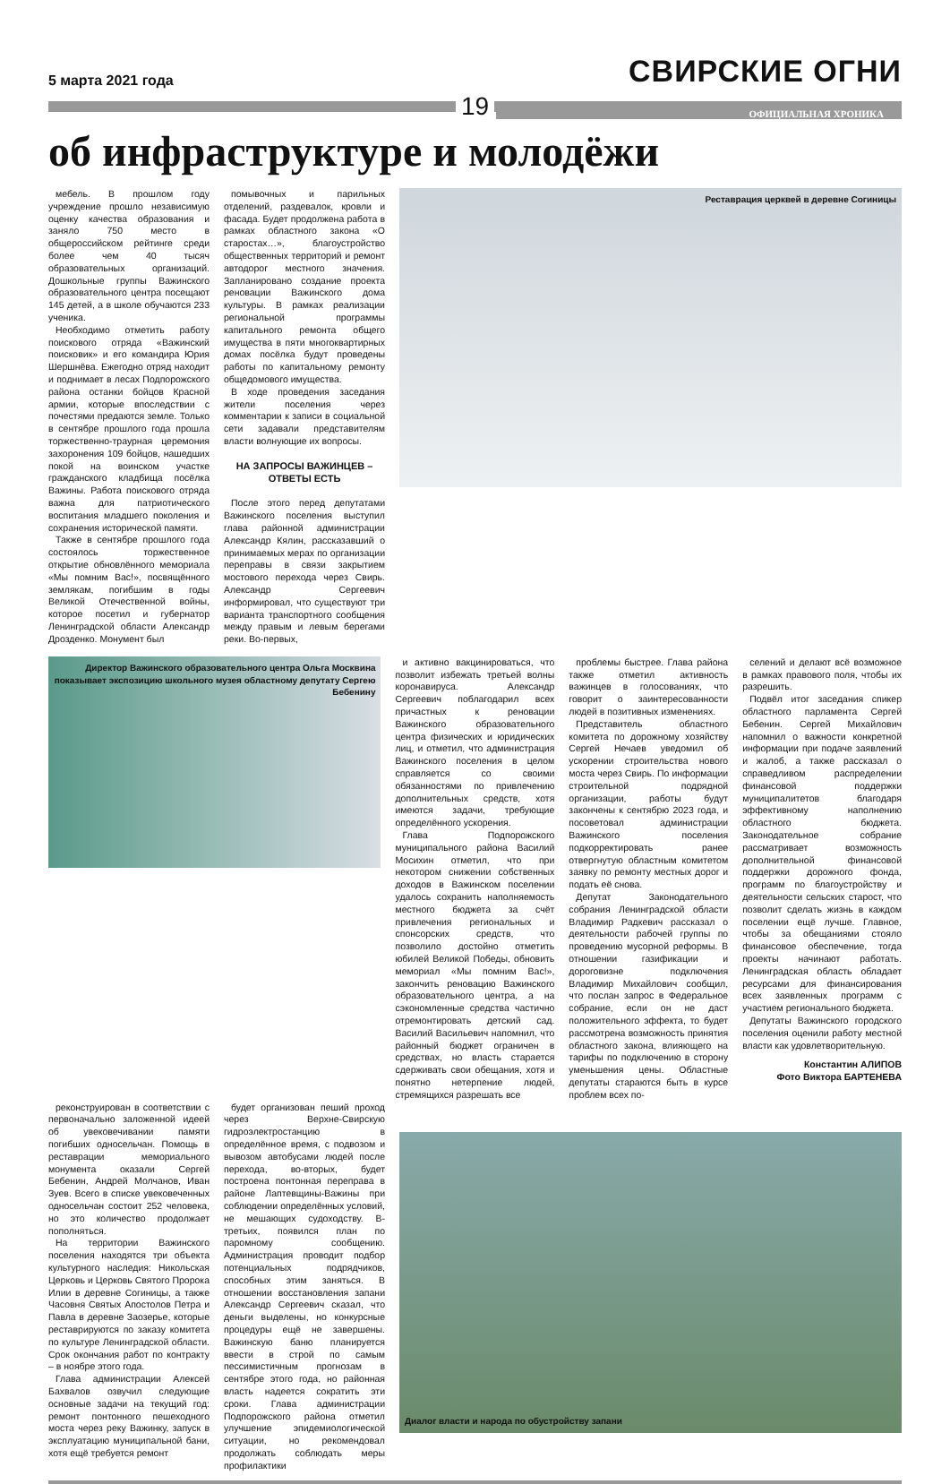5 марта 2021 года
СВИРСКИЕ ОГНИ
19
ОФИЦИАЛЬНАЯ ХРОНИКА
об инфраструктуре и молодёжи
мебель. В прошлом году учреждение прошло независимую оценку качества образования и заняло 750 место в общероссийском рейтинге среди более чем 40 тысяч образовательных организаций. Дошкольные группы Важинского образовательного центра посещают 145 детей, а в школе обучаются 233 ученика.
Необходимо отметить работу поискового отряда «Важинский поисковик» и его командира Юрия Шершнёва. Ежегодно отряд находит и поднимает в лесах Подпорожского района останки бойцов Красной армии, которые впоследствии с почестями предаются земле. Только в сентябре прошлого года прошла торжественно-траурная церемония захоронения 109 бойцов, нашедших покой на воинском участке гражданского кладбища посёлка Важины. Работа поискового отряда важна для патриотического воспитания младшего поколения и сохранения исторической памяти.
Также в сентябре прошлого года состоялось торжественное открытие обновлённого мемориала «Мы помним Вас!», посвящённого землякам, погибшим в годы Великой Отечественной войны, которое посетил и губернатор Ленинградской области Александр Дрозденко. Монумент был
помывочных и парильных отделений, раздевалок, кровли и фасада. Будет продолжена работа в рамках областного закона «О старостах…», благоустройство общественных территорий и ремонт автодорог местного значения. Запланировано создание проекта реновации Важинского дома культуры. В рамках реализации региональной программы капитального ремонта общего имущества в пяти многоквартирных домах посёлка будут проведены работы по капитальному ремонту общедомового имущества.
В ходе проведения заседания жители поселения через комментарии к записи в социальной сети задавали представителям власти волнующие их вопросы.
НА ЗАПРОСЫ ВАЖИНЦЕВ – ОТВЕТЫ ЕСТЬ
После этого перед депутатами Важинского поселения выступил глава районной администрации Александр Кялин, рассказавший о принимаемых мерах по организации переправы в связи закрытием мостового перехода через Свирь. Александр Сергеевич информировал, что существуют три варианта транспортного сообщения между правым и левым берегами реки. Во-первых,
Реставрация церквей в деревне Согиницы
Директор Важинского образовательного центра Ольга Москвина показывает экспозицию школьного музея областному депутату Сергею Бебенину
и активно вакцинироваться, что позволит избежать третьей волны коронавируса. Александр Сергеевич поблагодарил всех причастных к реновации Важинского образовательного центра физических и юридических лиц, и отметил, что администрация Важинского поселения в целом справляется со своими обязанностями по привлечению дополнительных средств, хотя имеются задачи, требующие определённого ускорения.
Глава Подпорожского муниципального района Василий Мосихин отметил, что при некотором снижении собственных доходов в Важинском поселении удалось сохранить наполняемость местного бюджета за счёт привлечения региональных и спонсорских средств, что позволило достойно отметить юбилей Великой Победы, обновить мемориал «Мы помним Вас!», закончить реновацию Важинского образовательного центра, а на сэкономленные средства частично отремонтировать детский сад. Василий Васильевич напомнил, что районный бюджет ограничен в средствах, но власть старается сдерживать свои обещания, хотя и понятно нетерпение людей, стремящихся разрешать все
проблемы быстрее. Глава района также отметил активность важинцев в голосованиях, что говорит о заинтересованности людей в позитивных изменениях.
Представитель областного комитета по дорожному хозяйству Сергей Нечаев уведомил об ускорении строительства нового моста через Свирь. По информации строительной подрядной организации, работы будут закончены к сентябрю 2023 года, и посоветовал администрации Важинского поселения подкорректировать ранее отвергнутую областным комитетом заявку по ремонту местных дорог и подать её снова.
Депутат Законодательного собрания Ленинградской области Владимир Радкевич рассказал о деятельности рабочей группы по проведению мусорной реформы. В отношении газификации и дороговизне подключения Владимир Михайлович сообщил, что послан запрос в Федеральное собрание, если он не даст положительного эффекта, то будет рассмотрена возможность принятия областного закона, влияющего на тарифы по подключению в сторону уменьшения цены. Областные депутаты стараются быть в курсе проблем всех по-
селений и делают всё возможное в рамках правового поля, чтобы их разрешить.
Подвёл итог заседания спикер областного парламента Сергей Бебенин. Сергей Михайлович напомнил о важности конкретной информации при подаче заявлений и жалоб, а также рассказал о справедливом распределении финансовой поддержки муниципалитетов благодаря эффективному наполнению областного бюджета. Законодательное собрание рассматривает возможность дополнительной финансовой поддержки дорожного фонда, программ по благоустройству и деятельности сельских старост, что позволит сделать жизнь в каждом поселении ещё лучше. Главное, чтобы за обещаниями стояло финансовое обеспечение, тогда проекты начинают работать. Ленинградская область обладает ресурсами для финансирования всех заявленных программ с участием регионального бюджета.
Депутаты Важинского городского поселения оценили работу местной власти как удовлетворительную.
Константин АЛИПОВ
Фото Виктора БАРТЕНЕВА
реконструирован в соответствии с первоначально заложенной идеей об увековечивании памяти погибших односельчан. Помощь в реставрации мемориального монумента оказали Сергей Бебенин, Андрей Молчанов, Иван Зуев. Всего в списке увековеченных односельчан состоит 252 человека, но это количество продолжает пополняться.
На территории Важинского поселения находятся три объекта культурного наследия: Никольская Церковь и Церковь Святого Пророка Илии в деревне Согиницы, а также Часовня Святых Апостолов Петра и Павла в деревне Заозерье, которые реставрируются по заказу комитета по культуре Ленинградской области. Срок окончания работ по контракту – в ноябре этого года.
Глава администрации Алексей Бахвалов озвучил следующие основные задачи на текущий год: ремонт понтонного пешеходного моста через реку Важинку, запуск в эксплуатацию муниципальной бани, хотя ещё требуется ремонт
будет организован пеший проход через Верхне-Свирскую гидроэлектростанцию в определённое время, с подвозом и вывозом автобусами людей после перехода, во-вторых, будет построена понтонная переправа в районе Лаптевщины-Важины при соблюдении определённых условий, не мешающих судоходству. В-третьих, появился план по паромному сообщению. Администрация проводит подбор потенциальных подрядчиков, способных этим заняться. В отношении восстановления запани Александр Сергеевич сказал, что деньги выделены, но конкурсные процедуры ещё не завершены. Важинскую баню планируется ввести в строй по самым пессимистичным прогнозам в сентябре этого года, но районная власть надеется сократить эти сроки. Глава администрации Подпорожского района отметил улучшение эпидемиологической ситуации, но рекомендовал продолжать соблюдать меры профилактики
Диалог власти и народа по обустройству запани